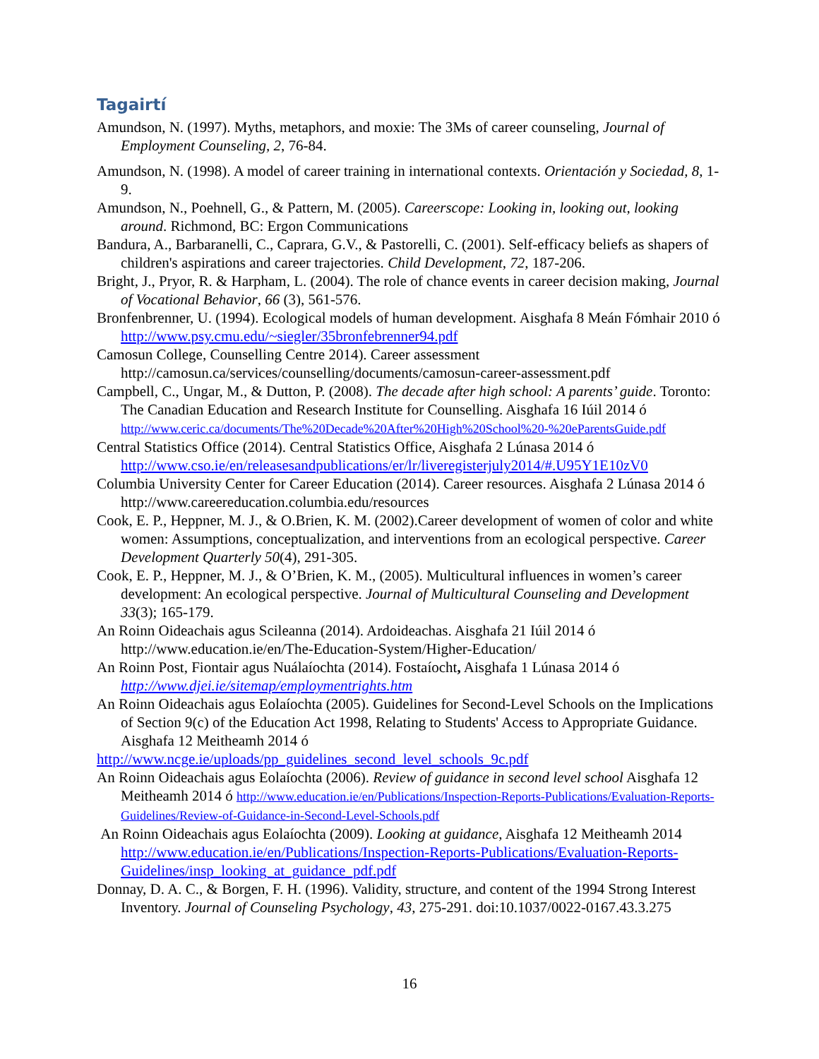Tagairtí
Amundson, N. (1997). Myths, metaphors, and moxie: The 3Ms of career counseling, Journal of Employment Counseling, 2, 76-84.
Amundson, N. (1998). A model of career training in international contexts. Orientación y Sociedad, 8, 1-9.
Amundson, N., Poehnell, G., & Pattern, M. (2005). Careerscope: Looking in, looking out, looking around. Richmond, BC: Ergon Communications
Bandura, A., Barbaranelli, C., Caprara, G.V., & Pastorelli, C. (2001). Self-efficacy beliefs as shapers of children's aspirations and career trajectories. Child Development, 72, 187-206.
Bright, J., Pryor, R. & Harpham, L. (2004). The role of chance events in career decision making, Journal of Vocational Behavior, 66 (3), 561-576.
Bronfenbrenner, U. (1994). Ecological models of human development. Aisghafa 8 Meán Fómhair 2010 ó http://www.psy.cmu.edu/~siegler/35bronfebrenner94.pdf
Camosun College, Counselling Centre 2014). Career assessment http://camosun.ca/services/counselling/documents/camosun-career-assessment.pdf
Campbell, C., Ungar, M., & Dutton, P. (2008). The decade after high school: A parents’ guide. Toronto: The Canadian Education and Research Institute for Counselling. Aisghafa 16 Iúil 2014 ó http://www.ceric.ca/documents/The%20Decade%20After%20High%20School%20-%20eParentsGuide.pdf
Central Statistics Office (2014). Central Statistics Office, Aisghafa 2 Lúnasa 2014 ó http://www.cso.ie/en/releasesandpublications/er/lr/liveregisterjuly2014/#.U95Y1E10zV0
Columbia University Center for Career Education (2014). Career resources. Aisghafa 2 Lúnasa 2014 ó http://www.careereducation.columbia.edu/resources
Cook, E. P., Heppner, M. J., & O.Brien, K. M. (2002).Career development of women of color and white women: Assumptions, conceptualization, and interventions from an ecological perspective. Career Development Quarterly 50(4), 291-305.
Cook, E. P., Heppner, M. J., & O’Brien, K. M., (2005). Multicultural influences in women’s career development: An ecological perspective. Journal of Multicultural Counseling and Development 33(3); 165-179.
An Roinn Oideachais agus Scileanna (2014). Ardoideachas. Aisghafa 21 Iúil 2014 ó http://www.education.ie/en/The-Education-System/Higher-Education/
An Roinn Post, Fiontair agus Nuálaíochta (2014). Fostaíocht, Aisghafa 1 Lúnasa 2014 ó http://www.djei.ie/sitemap/employmentrights.htm
An Roinn Oideachais agus Eolaíochta (2005). Guidelines for Second-Level Schools on the Implications of Section 9(c) of the Education Act 1998, Relating to Students' Access to Appropriate Guidance. Aisghafa 12 Meitheamh 2014 ó
http://www.ncge.ie/uploads/pp_guidelines_second_level_schools_9c.pdf
An Roinn Oideachais agus Eolaíochta (2006). Review of guidance in second level school Aisghafa 12 Meitheamh 2014 ó http://www.education.ie/en/Publications/Inspection-Reports-Publications/Evaluation-Reports-Guidelines/Review-of-Guidance-in-Second-Level-Schools.pdf
An Roinn Oideachais agus Eolaíochta (2009). Looking at guidance, Aisghafa 12 Meitheamh 2014 http://www.education.ie/en/Publications/Inspection-Reports-Publications/Evaluation-Reports-Guidelines/insp_looking_at_guidance_pdf.pdf
Donnay, D. A. C., & Borgen, F. H. (1996). Validity, structure, and content of the 1994 Strong Interest Inventory. Journal of Counseling Psychology, 43, 275-291. doi:10.1037/0022-0167.43.3.275
16